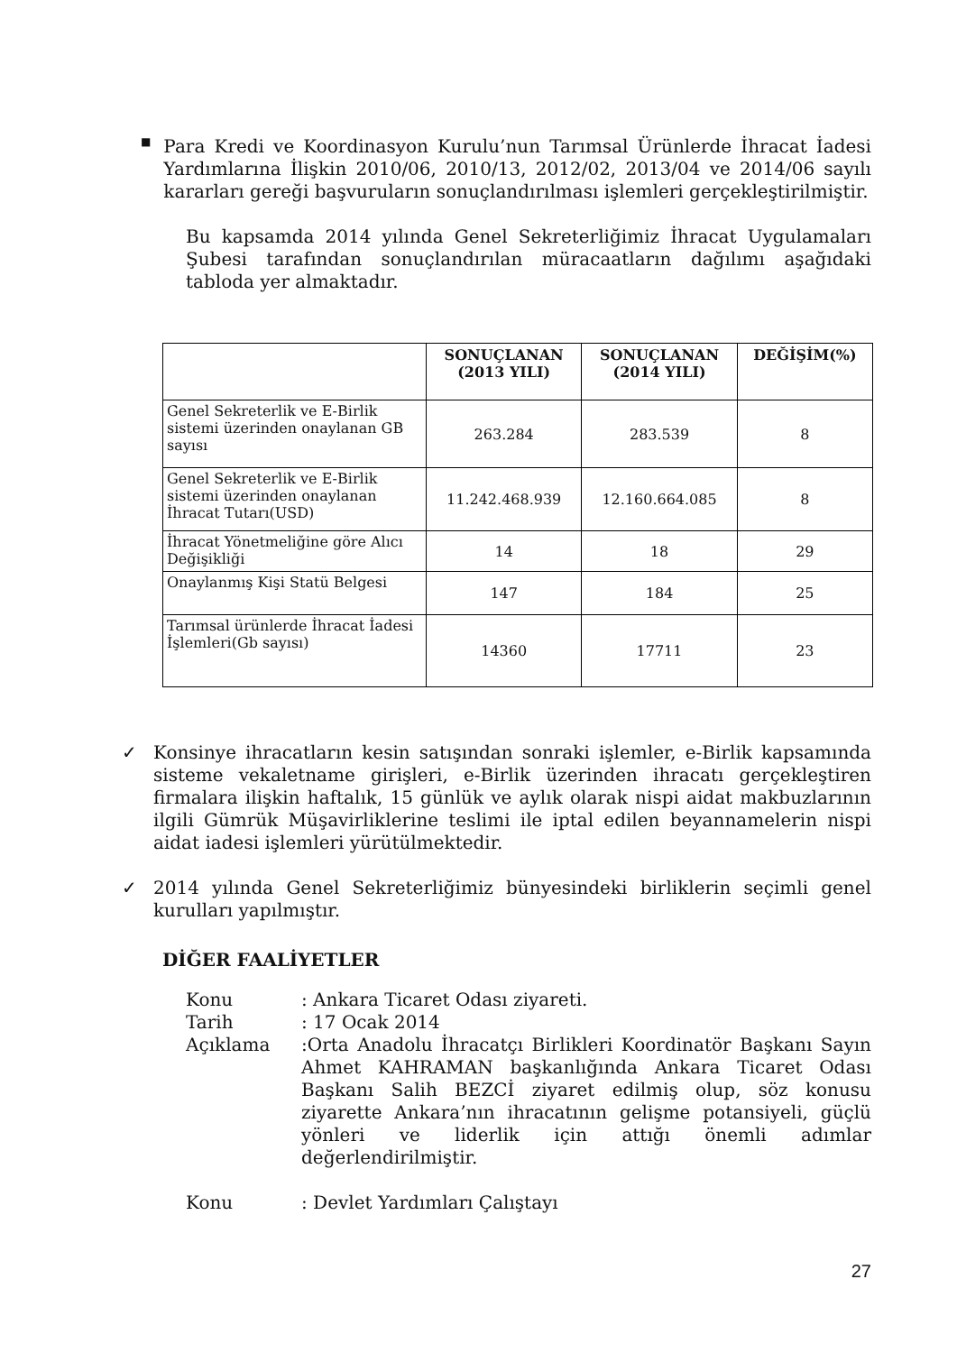■
Para Kredi ve Koordinasyon Kurulu’nun Tarımsal Ürünlerde İhracat İadesi Yardımlarına İlişkin 2010/06, 2010/13, 2012/02, 2013/04 ve 2014/06 sayılı kararları gereği başvuruların sonuçlandırılması işlemleri gerçekleştirilmiştir.
Bu kapsamda 2014 yılında Genel Sekreterliğimiz İhracat Uygulamaları Şubesi tarafından sonuçlandırılan müracaatların dağılımı aşağıdaki tabloda yer almaktadır.
| | SONUÇLANAN (2013 YILI) | SONUÇLANAN (2014 YILI) | DEĞİŞİM(%) |
| --- | --- | --- | --- |
| Genel Sekreterlik ve E-Birlik sistemi üzerinden onaylanan GB sayısı | 263.284 | 283.539 | 8 |
| Genel Sekreterlik ve E-Birlik sistemi üzerinden onaylanan İhracat Tutarı(USD) | 11.242.468.939 | 12.160.664.085 | 8 |
| İhracat Yönetmeliğine göre Alıcı Değişikliği | 14 | 18 | 29 |
| Onaylanmış Kişi Statü Belgesi | 147 | 184 | 25 |
| Tarımsal ürünlerde İhracat İadesi İşlemleri(Gb sayısı) | 14360 | 17711 | 23 |
✓
Konsinye ihracatların kesin satışından sonraki işlemler, e-Birlik kapsamında sisteme vekaletname girişleri, e-Birlik üzerinden ihracatı gerçekleştiren firmalara ilişkin haftalık, 15 günlük ve aylık olarak nispi aidat makbuzlarının ilgili Gümrük Müşavirliklerine teslimi ile iptal edilen beyannamelerin nispi aidat iadesi işlemleri yürütülmektedir.
✓
2014 yılında Genel Sekreterliğimiz bünyesindeki birliklerin seçimli genel kurulları yapılmıştır.
DİĞER FAALİYETLER
Konu: Ankara Ticaret Odası ziyareti.
Tarih: 17 Ocak 2014
Açıklama:Orta Anadolu İhracatçı Birlikleri Koordinatör Başkanı Sayın Ahmet KAHRAMAN başkanlığında Ankara Ticaret Odası Başkanı Salih BEZCİ ziyaret edilmiş olup, söz konusu ziyarette Ankara’nın ihracatının gelişme potansiyeli, güçlü yönleri ve liderlik için attığı önemli adımlar değerlendirilmiştir.
Konu: Devlet Yardımları Çalıştayı
27